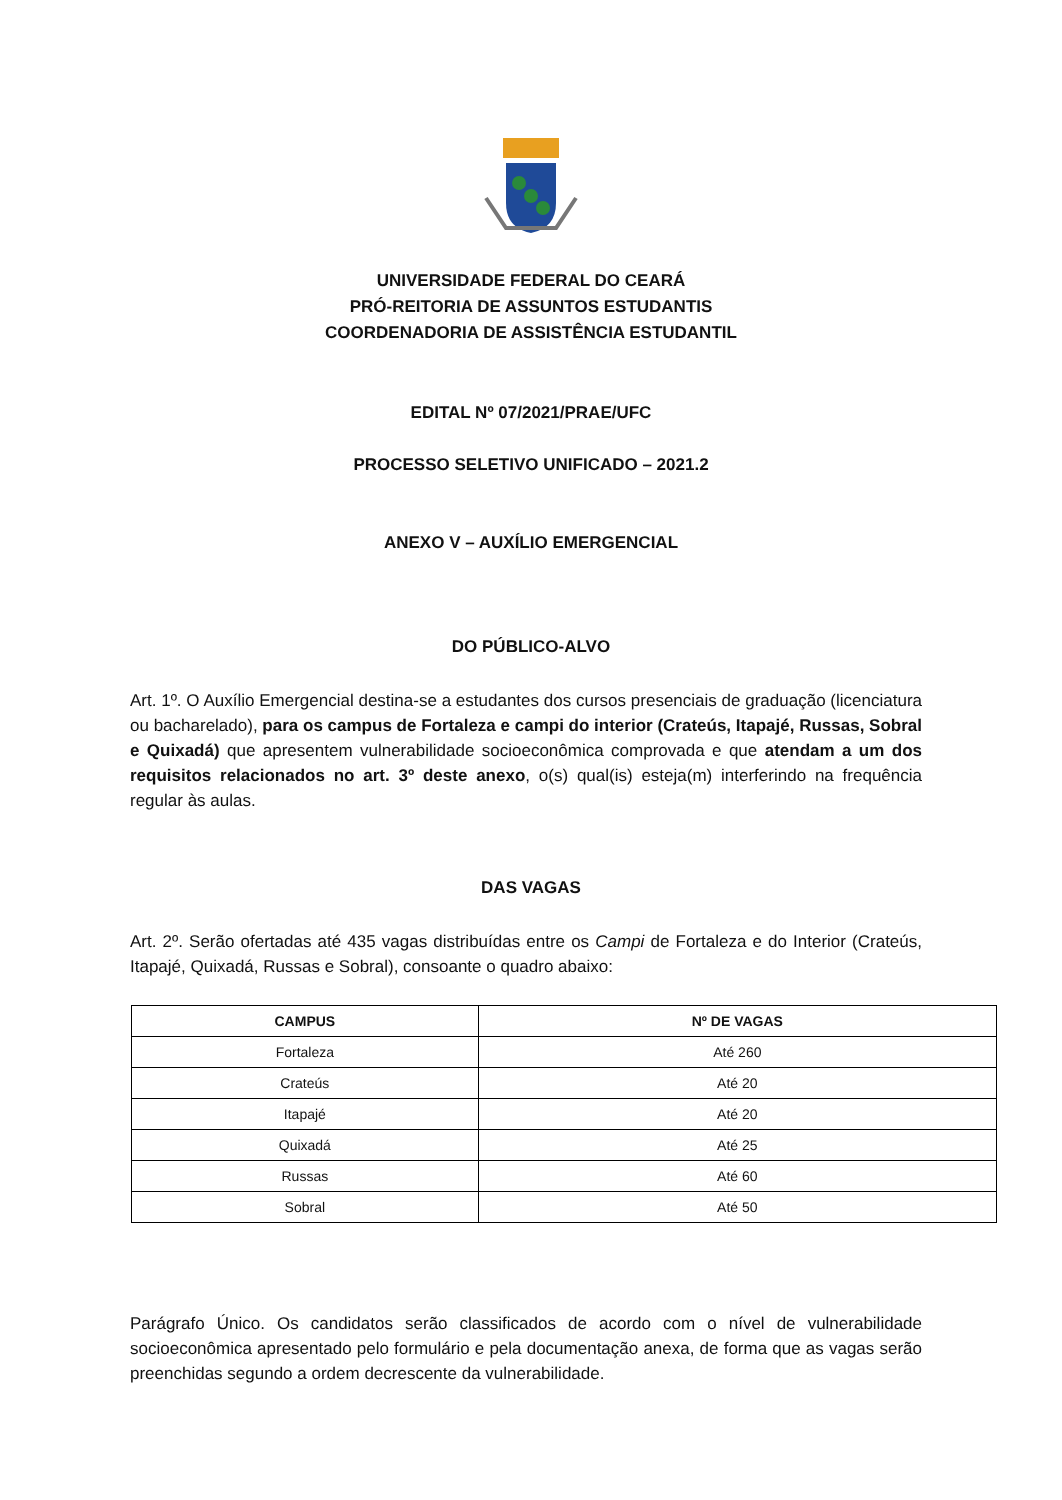UNIVERSIDADE FEDERAL DO CEARÁ
PRÓ-REITORIA DE ASSUNTOS ESTUDANTIS
COORDENADORIA DE ASSISTÊNCIA ESTUDANTIL
EDITAL Nº 07/2021/PRAE/UFC
PROCESSO SELETIVO UNIFICADO – 2021.2
ANEXO V – AUXÍLIO EMERGENCIAL
DO PÚBLICO-ALVO
Art. 1º. O Auxílio Emergencial destina-se a estudantes dos cursos presenciais de graduação (licenciatura ou bacharelado), para os campus de Fortaleza e campi do interior (Crateús, Itapajé, Russas, Sobral e Quixadá) que apresentem vulnerabilidade socioeconômica comprovada e que atendam a um dos requisitos relacionados no art. 3º deste anexo, o(s) qual(is) esteja(m) interferindo na frequência regular às aulas.
DAS VAGAS
Art. 2º. Serão ofertadas até 435 vagas distribuídas entre os Campi de Fortaleza e do Interior (Crateús, Itapajé, Quixadá, Russas e Sobral), consoante o quadro abaixo:
| CAMPUS | Nº DE VAGAS |
| --- | --- |
| Fortaleza | Até 260 |
| Crateús | Até 20 |
| Itapajé | Até 20 |
| Quixadá | Até 25 |
| Russas | Até 60 |
| Sobral | Até 50 |
Parágrafo Único. Os candidatos serão classificados de acordo com o nível de vulnerabilidade socioeconômica apresentado pelo formulário e pela documentação anexa, de forma que as vagas serão preenchidas segundo a ordem decrescente da vulnerabilidade.